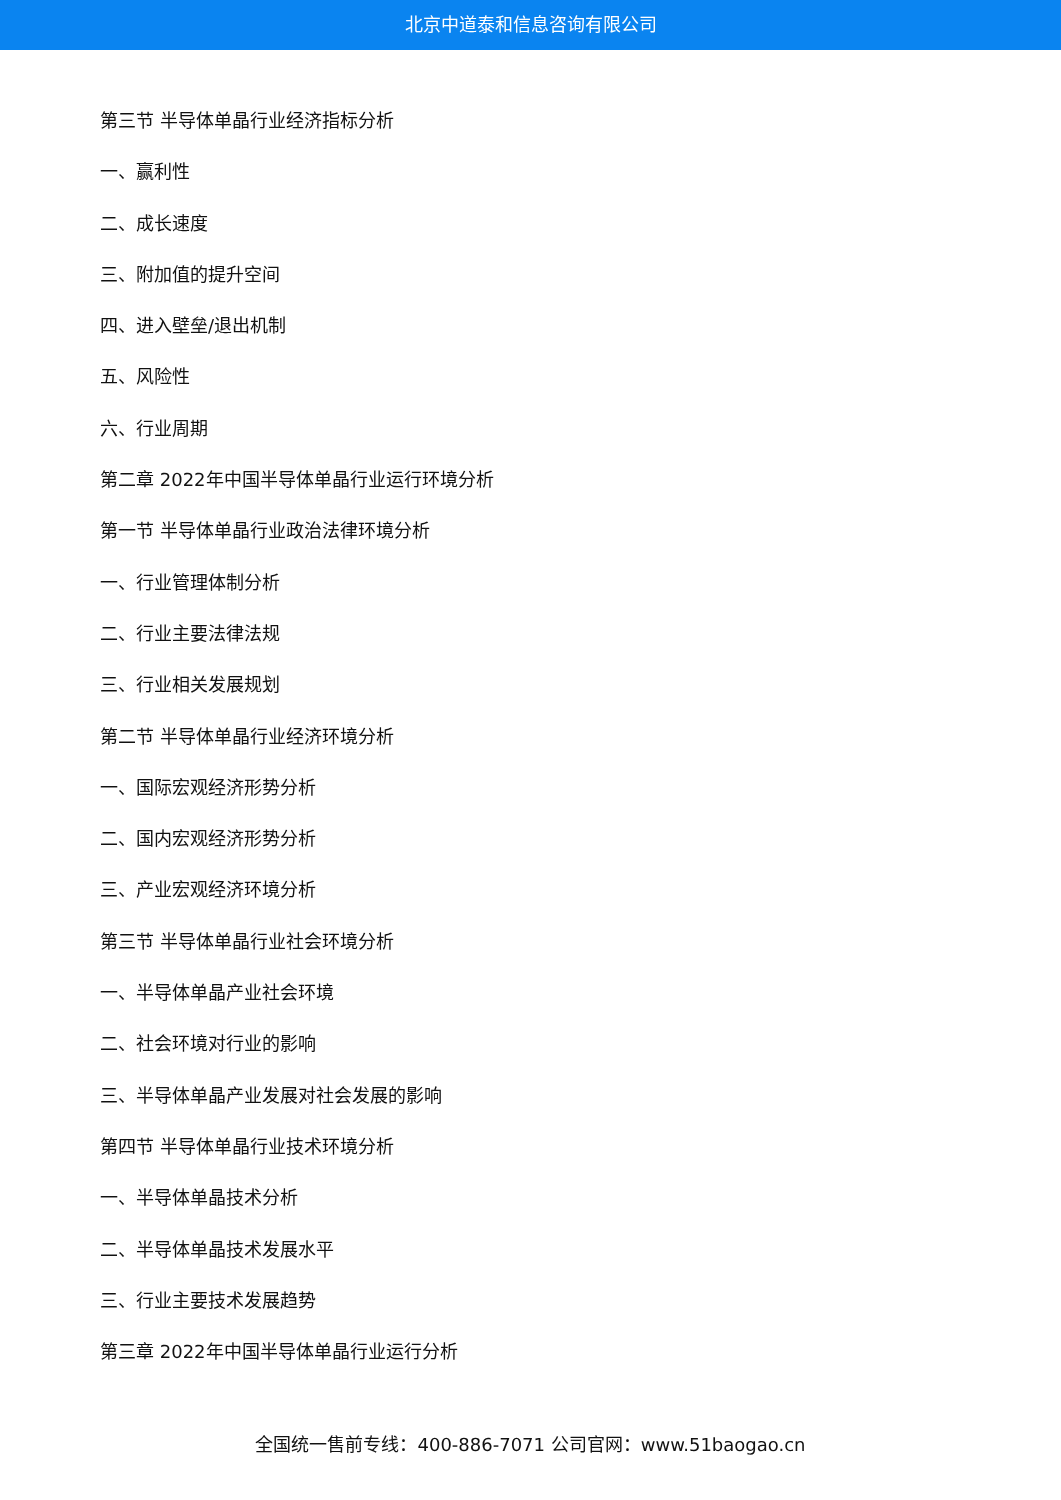北京中道泰和信息咨询有限公司
第三节 半导体单晶行业经济指标分析
一、赢利性
二、成长速度
三、附加值的提升空间
四、进入壁垒/退出机制
五、风险性
六、行业周期
第二章 2022年中国半导体单晶行业运行环境分析
第一节 半导体单晶行业政治法律环境分析
一、行业管理体制分析
二、行业主要法律法规
三、行业相关发展规划
第二节 半导体单晶行业经济环境分析
一、国际宏观经济形势分析
二、国内宏观经济形势分析
三、产业宏观经济环境分析
第三节 半导体单晶行业社会环境分析
一、半导体单晶产业社会环境
二、社会环境对行业的影响
三、半导体单晶产业发展对社会发展的影响
第四节 半导体单晶行业技术环境分析
一、半导体单晶技术分析
二、半导体单晶技术发展水平
三、行业主要技术发展趋势
第三章 2022年中国半导体单晶行业运行分析
全国统一售前专线：400-886-7071 公司官网：www.51baogao.cn